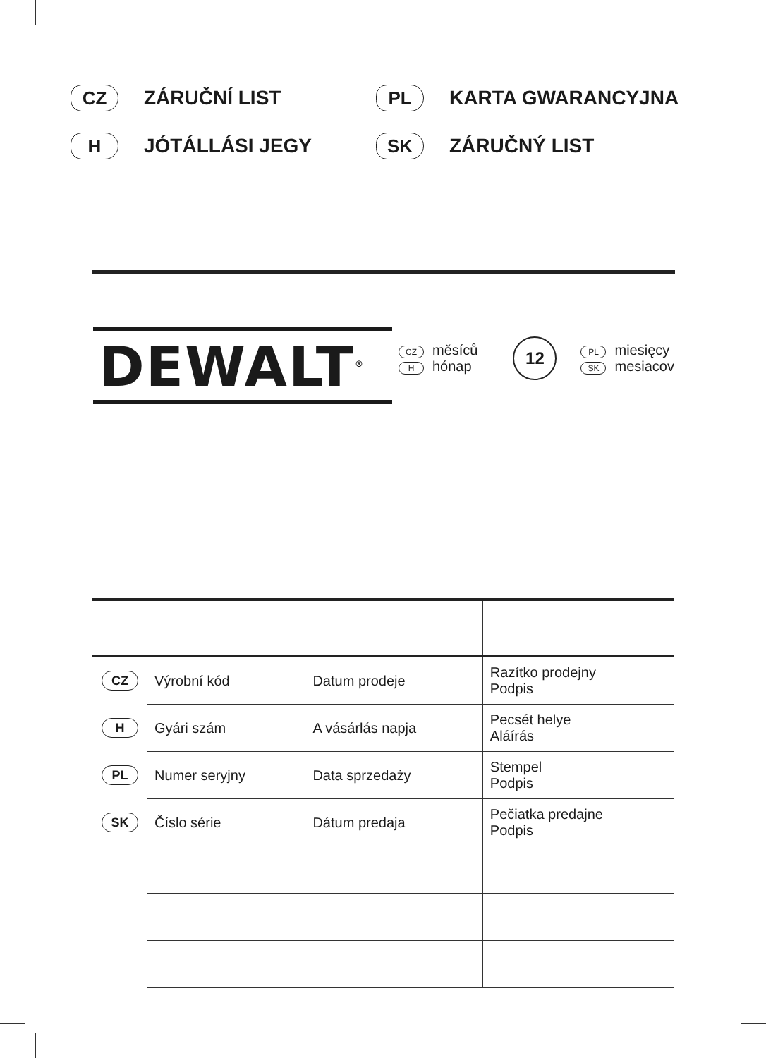CZ ZÁRUČNÍ LIST
PL KARTA GWARANCYJNA
H JÓTÁLLÁSI JEGY
SK ZÁRUČNÝ LIST
DEWALT<sup>®</sup>
CZ měsíců
Hhónap
12
PL miesięcy
SK mesiacov
| CZ | Výrobní kód | Datum prodeje | Razítko prodejny Podpis |
| H | Gyári szám | A vásárlás napja | Pecsét helye Aláírás |
| PL | Numer seryjny | Data sprzedaży | Stempel Podpis |
| SK | Číslo série | Dátum predaja | Pečiatka predajne Podpis |